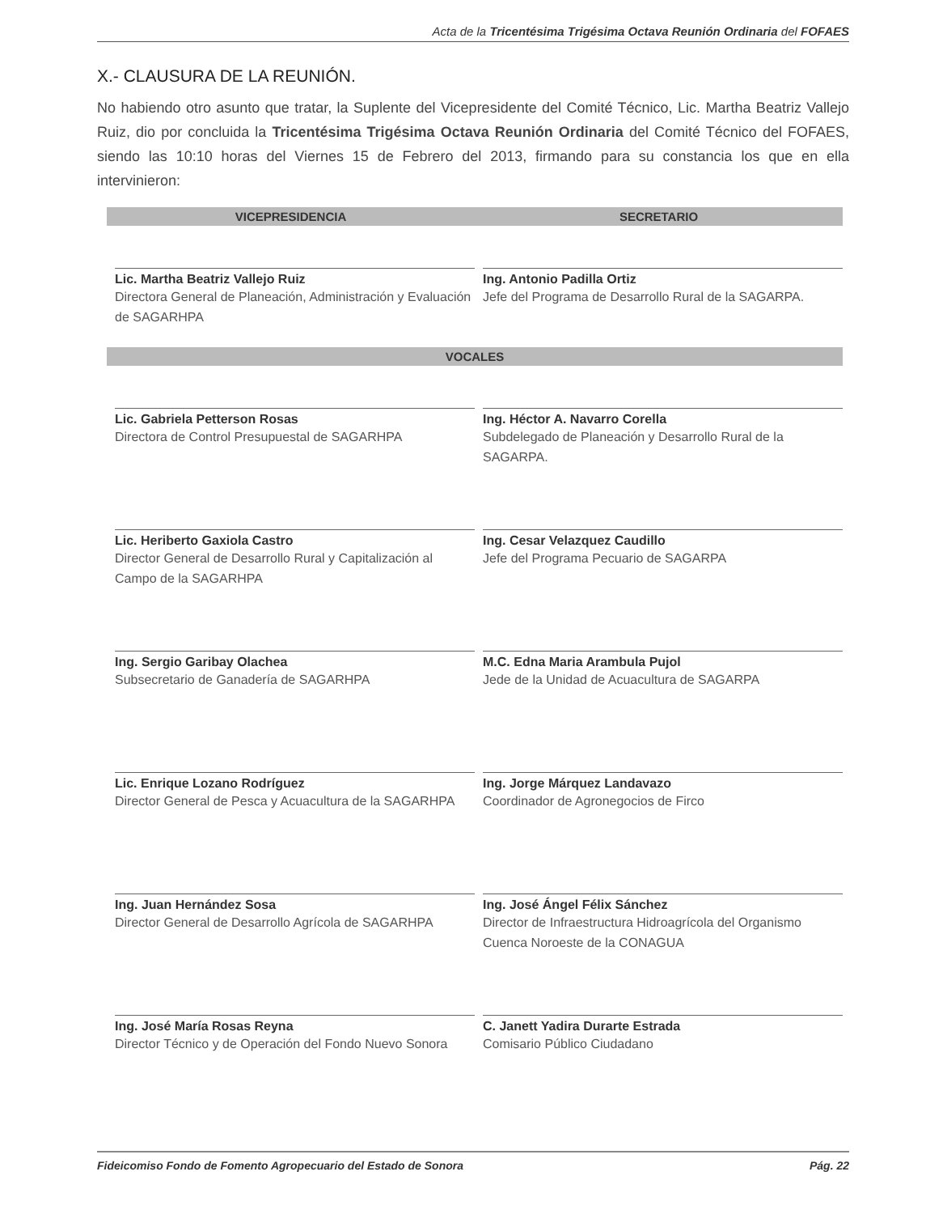Acta de la Tricentésima Trigésima Octava Reunión Ordinaria del FOFAES
X.- CLAUSURA DE LA REUNIÓN.
No habiendo otro asunto que tratar, la Suplente del Vicepresidente del Comité Técnico, Lic. Martha Beatriz Vallejo Ruiz, dio por concluida la Tricentésima Trigésima Octava Reunión Ordinaria del Comité Técnico del FOFAES, siendo las 10:10 horas del Viernes 15 de Febrero del 2013, firmando para su constancia los que en ella intervinieron:
| VICEPRESIDENCIA | SECRETARIO |
| --- | --- |
| Lic. Martha Beatriz Vallejo Ruiz Directora General de Planeación, Administración y Evaluación de SAGARHPA | Ing. Antonio Padilla Ortiz Jefe del Programa de Desarrollo Rural de la SAGARPA. |
| VOCALES | |
| Lic. Gabriela Petterson Rosas Directora de Control Presupuestal de SAGARHPA | Ing. Héctor A. Navarro Corella Subdelegado de Planeación y Desarrollo Rural de la SAGARPA. |
| Lic. Heriberto Gaxiola Castro Director General de Desarrollo Rural y Capitalización al Campo de la SAGARHPA | Ing. Cesar Velazquez Caudillo Jefe del Programa Pecuario de SAGARPA |
| Ing. Sergio Garibay Olachea Subsecretario de Ganadería de SAGARHPA | M.C. Edna Maria Arambula Pujol Jede de la Unidad de Acuacultura de SAGARPA |
| Lic. Enrique Lozano Rodríguez Director General de Pesca y Acuacultura de la SAGARHPA | Ing. Jorge Márquez Landavazo Coordinador de Agronegocios de Firco |
| Ing. Juan Hernández Sosa Director General de Desarrollo Agrícola de SAGARHPA | Ing. José Ángel Félix Sánchez Director de Infraestructura Hidroagrícola del Organismo Cuenca Noroeste de la CONAGUA |
| Ing. José María Rosas Reyna Director Técnico y de Operación del Fondo Nuevo Sonora | C. Janett Yadira Durarte Estrada Comisario Público Ciudadano |
Fideicomiso Fondo de Fomento Agropecuario del Estado de Sonora Pág. 22